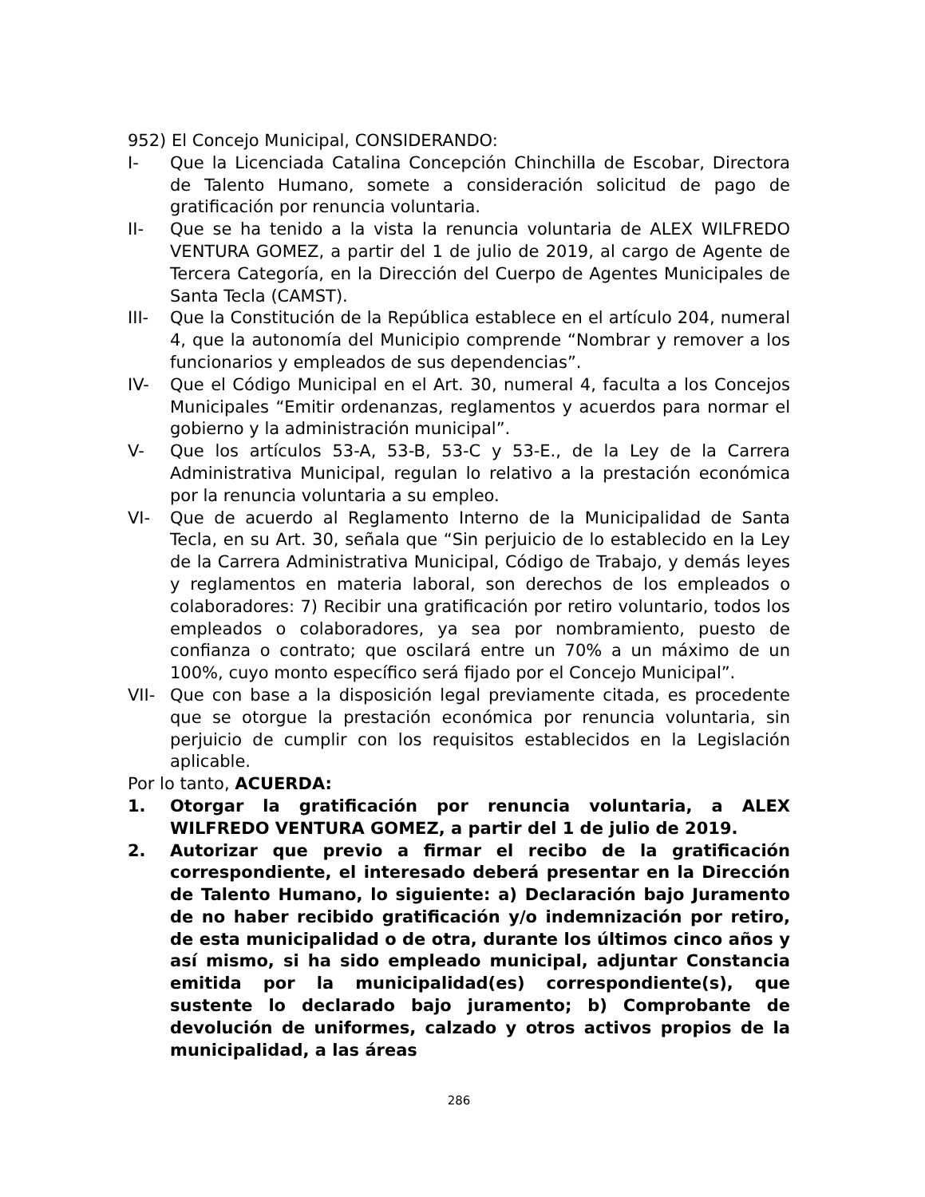952) El Concejo Municipal, CONSIDERANDO:
I- Que la Licenciada Catalina Concepción Chinchilla de Escobar, Directora de Talento Humano, somete a consideración solicitud de pago de gratificación por renuncia voluntaria.
II- Que se ha tenido a la vista la renuncia voluntaria de ALEX WILFREDO VENTURA GOMEZ, a partir del 1 de julio de 2019, al cargo de Agente de Tercera Categoría, en la Dirección del Cuerpo de Agentes Municipales de Santa Tecla (CAMST).
III- Que la Constitución de la República establece en el artículo 204, numeral 4, que la autonomía del Municipio comprende “Nombrar y remover a los funcionarios y empleados de sus dependencias”.
IV- Que el Código Municipal en el Art. 30, numeral 4, faculta a los Concejos Municipales “Emitir ordenanzas, reglamentos y acuerdos para normar el gobierno y la administración municipal”.
V- Que los artículos 53-A, 53-B, 53-C y 53-E., de la Ley de la Carrera Administrativa Municipal, regulan lo relativo a la prestación económica por la renuncia voluntaria a su empleo.
VI- Que de acuerdo al Reglamento Interno de la Municipalidad de Santa Tecla, en su Art. 30, señala que “Sin perjuicio de lo establecido en la Ley de la Carrera Administrativa Municipal, Código de Trabajo, y demás leyes y reglamentos en materia laboral, son derechos de los empleados o colaboradores: 7) Recibir una gratificación por retiro voluntario, todos los empleados o colaboradores, ya sea por nombramiento, puesto de confianza o contrato; que oscilará entre un 70% a un máximo de un 100%, cuyo monto específico será fijado por el Concejo Municipal”.
VII- Que con base a la disposición legal previamente citada, es procedente que se otorgue la prestación económica por renuncia voluntaria, sin perjuicio de cumplir con los requisitos establecidos en la Legislación aplicable.
Por lo tanto, ACUERDA:
1. Otorgar la gratificación por renuncia voluntaria, a ALEX WILFREDO VENTURA GOMEZ, a partir del 1 de julio de 2019.
2. Autorizar que previo a firmar el recibo de la gratificación correspondiente, el interesado deberá presentar en la Dirección de Talento Humano, lo siguiente: a) Declaración bajo Juramento de no haber recibido gratificación y/o indemnización por retiro, de esta municipalidad o de otra, durante los últimos cinco años y así mismo, si ha sido empleado municipal, adjuntar Constancia emitida por la municipalidad(es) correspondiente(s), que sustente lo declarado bajo juramento; b) Comprobante de devolución de uniformes, calzado y otros activos propios de la municipalidad, a las áreas
286